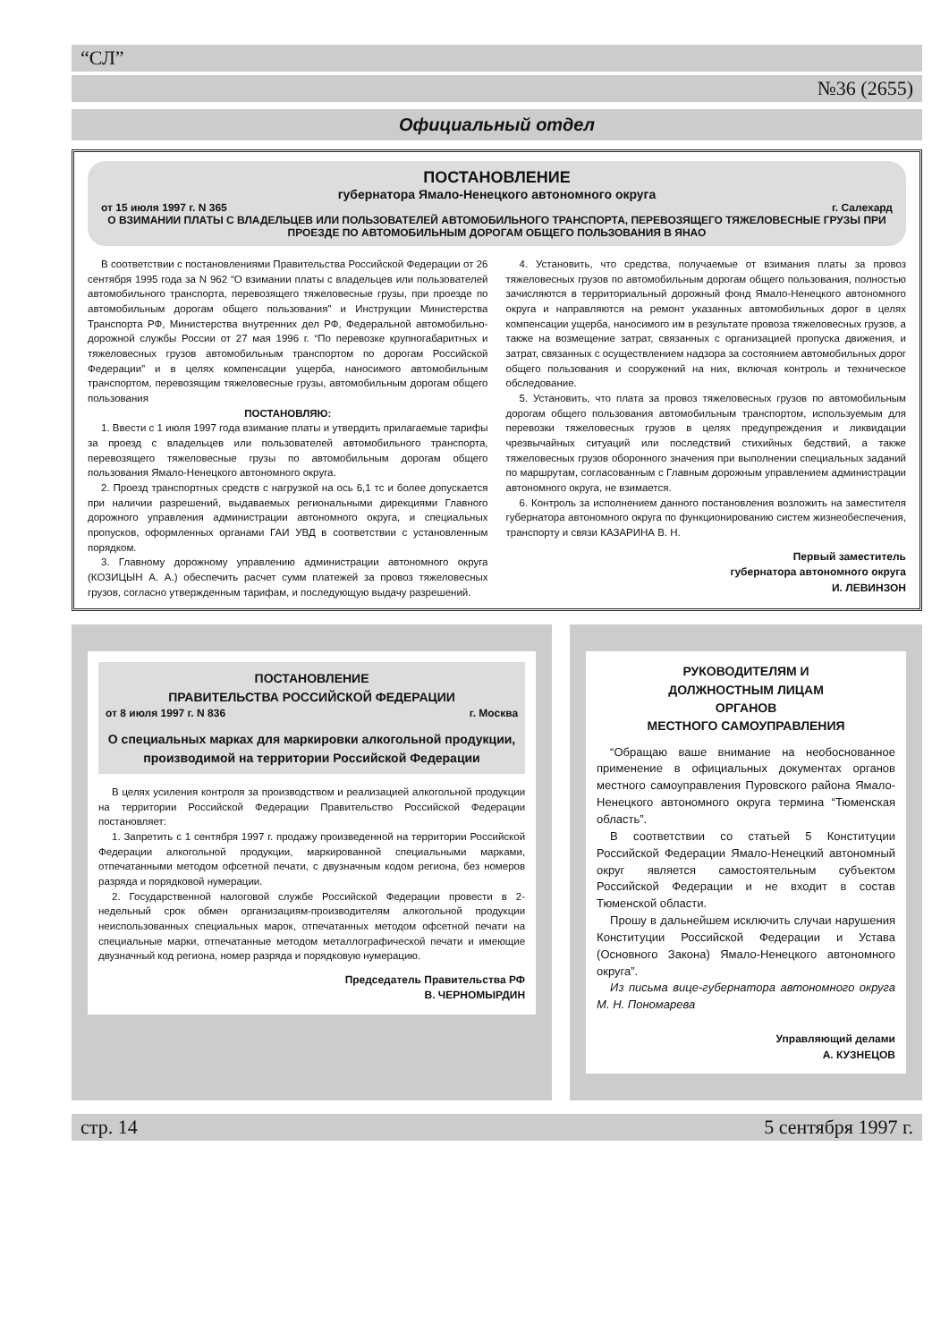“СЛ”
№36 (2655)
Официальный отдел
ПОСТАНОВЛЕНИЕ
губернатора Ямало-Ненецкого автономного округа
от 15 июля 1997 г. N 365 г. Салехард
О ВЗИМАНИИ ПЛАТЫ С ВЛАДЕЛЬЦЕВ ИЛИ ПОЛЬЗОВАТЕЛЕЙ АВТОМОБИЛЬНОГО ТРАНСПОРТА, ПЕРЕВОЗЯЩЕГО ТЯЖЕЛОВЕСНЫЕ ГРУЗЫ ПРИ ПРОЕЗДЕ ПО АВТОМОБИЛЬНЫМ ДОРОГАМ ОБЩЕГО ПОЛЬЗОВАНИЯ В ЯНАО
В соответствии с постановлениями Правительства Российской Федерации от 26 сентября 1995 года за N 962 “О взимании платы с владельцев или пользователей автомобильного транспорта, перевозящего тяжеловесные грузы, при проезде по автомобильным дорогам общего пользования” и Инструкции Министерства Транспорта РФ, Министерства внутренних дел РФ, Федеральной автомобильно-дорожной службы России от 27 мая 1996 г. “По перевозке крупногабаритных и тяжеловесных грузов автомобильным транспортом по дорогам Российской Федерации” и в целях компенсации ущерба, наносимого автомобильным транспортом, перевозящим тяжеловесные грузы, автомобильным дорогам общего пользования
ПОСТАНОВЛЯЮ:
1. Ввести с 1 июля 1997 года взимание платы и утвердить прилагаемые тарифы за проезд с владельцев или пользователей автомобильного транспорта, перевозящего тяжеловесные грузы по автомобильным дорогам общего пользования Ямало-Ненецкого автономного округа.
2. Проезд транспортных средств с нагрузкой на ось 6,1 тс и более допускается при наличии разрешений, выдаваемых региональными дирекциями Главного дорожного управления администрации автономного округа, и специальных пропусков, оформленных органами ГАИ УВД в соответствии с установленным порядком.
3. Главному дорожному управлению администрации автономного округа (КОЗИЦЫН А. А.) обеспечить расчет сумм платежей за провоз тяжеловесных грузов, согласно утвержденным тарифам, и последующую выдачу разрешений.
4. Установить, что средства, получаемые от взимания платы за провоз тяжеловесных грузов по автомобильным дорогам общего пользования, полностью зачисляются в территориальный дорожный фонд Ямало-Ненецкого автономного округа и направляются на ремонт указанных автомобильных дорог в целях компенсации ущерба, наносимого им в результате провоза тяжеловесных грузов, а также на возмещение затрат, связанных с организацией пропуска движения, и затрат, связанных с осуществлением надзора за состоянием автомобильных дорог общего пользования и сооружений на них, включая контроль и техническое обследование.
5. Установить, что плата за провоз тяжеловесных грузов по автомобильным дорогам общего пользования автомобильным транспортом, используемым для перевозки тяжеловесных грузов в целях предупреждения и ликвидации чрезвычайных ситуаций или последствий стихийных бедствий, а также тяжеловесных грузов оборонного значения при выполнении специальных заданий по маршрутам, согласованным с Главным дорожным управлением администрации автономного округа, не взимается.
6. Контроль за исполнением данного постановления возложить на заместителя губернатора автономного округа по функционированию систем жизнеобеспечения, транспорту и связи КАЗАРИНА В. Н.
Первый заместитель
губернатора автономного округа
И. ЛЕВИНЗОН
ПОСТАНОВЛЕНИЕ
ПРАВИТЕЛЬСТВА РОССИЙСКОЙ ФЕДЕРАЦИИ
от 8 июля 1997 г. N 836 г. Москва
О специальных марках для маркировки алкогольной продукции, производимой на территории Российской Федерации
В целях усиления контроля за производством и реализацией алкогольной продукции на территории Российской Федерации Правительство Российской Федерации постановляет:
1. Запретить с 1 сентября 1997 г. продажу произведенной на территории Российской Федерации алкогольной продукции, маркированной специальными марками, отпечатанными методом офсетной печати, с двузначным кодом региона, без номеров разряда и порядковой нумерации.
2. Государственной налоговой службе Российской Федерации провести в 2-недельный срок обмен организациям-производителям алкогольной продукции неиспользованных специальных марок, отпечатанных методом офсетной печати на специальные марки, отпечатанные методом металлографической печати и имеющие двузначный код региона, номер разряда и порядковую нумерацию.
Председатель Правительства РФ
В. ЧЕРНОМЫРДИН
РУКОВОДИТЕЛЯМ И
ДОЛЖНОСТНЫМ ЛИЦАМ
ОРГАНОВ
МЕСТНОГО САМОУПРАВЛЕНИЯ
“Обращаю ваше внимание на необоснованное применение в официальных документах органов местного самоуправления Пуровского района Ямало-Ненецкого автономного округа термина “Тюменская область”.
В соответствии со статьей 5 Конституции Российской Федерации Ямало-Ненецкий автономный округ является самостоятельным субъектом Российской Федерации и не входит в состав Тюменской области.
Прошу в дальнейшем исключить случаи нарушения Конституции Российской Федерации и Устава (Основного Закона) Ямало-Ненецкого автономного округа”.
Из письма вице-губернатора автономного округа М. Н. Пономарева
Управляющий делами
А. КУЗНЕЦОВ
стр. 14 5 сентября 1997 г.